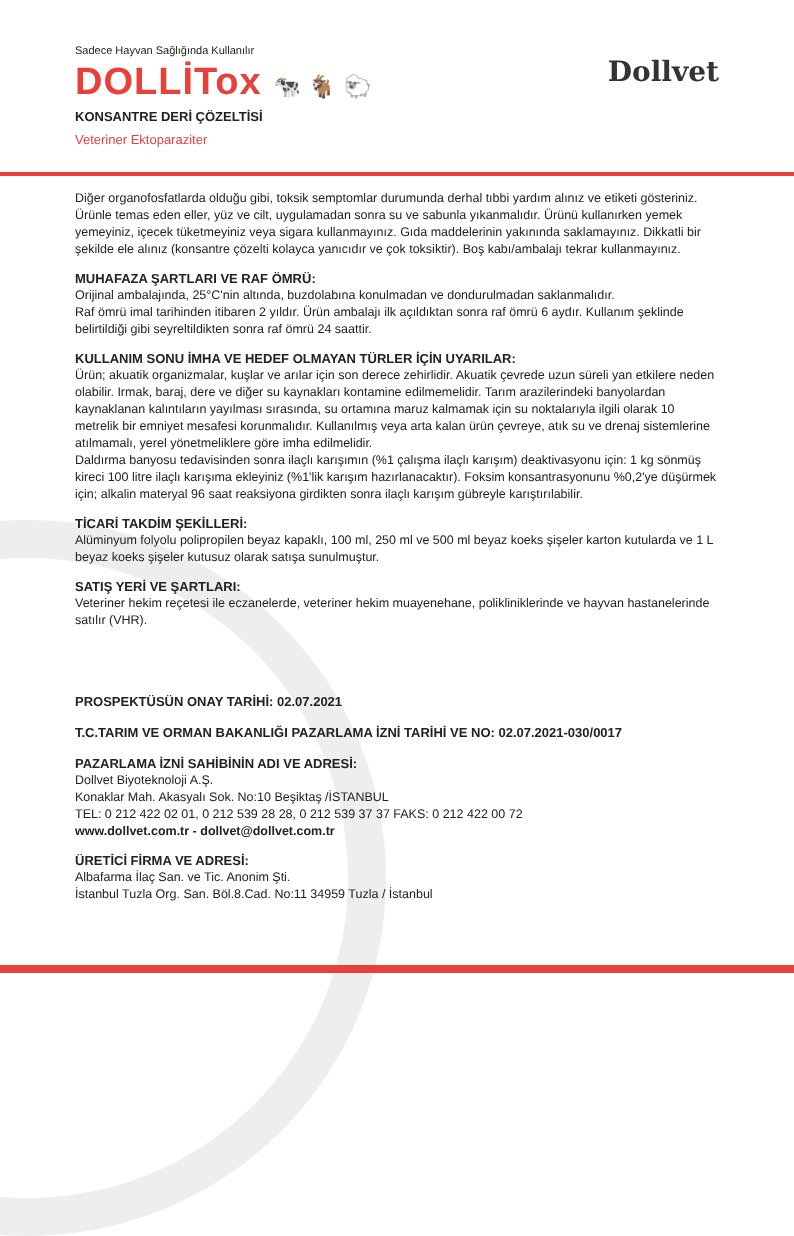Sadece Hayvan Sağlığında Kullanılır
DOLLİTox 🐄 🐐 🐑
Dollvet
KONSANTRE DERİ ÇÖZELTİSİ
Veteriner Ektoparaziter
Diğer organofosfatlarda olduğu gibi, toksik semptomlar durumunda derhal tıbbi yardım alınız ve etiketi gösteriniz. Ürünle temas eden eller, yüz ve cilt, uygulamadan sonra su ve sabunla yıkanmalıdır. Ürünü kullanırken yemek yemeyiniz, içecek tüketmeyiniz veya sigara kullanmayınız. Gıda maddelerinin yakınında saklamayınız. Dikkatli bir şekilde ele alınız (konsantre çözelti kolayca yanıcıdır ve çok toksiktir). Boş kabı/ambalajı tekrar kullanmayınız.
MUHAFAZA ŞARTLARI VE RAF ÖMRÜ:
Orijinal ambalajında, 25°C'nin altında, buzdolabına konulmadan ve dondurulmadan saklanmalıdır.
Raf ömrü imal tarihinden itibaren 2 yıldır. Ürün ambalajı ilk açıldıktan sonra raf ömrü 6 aydır. Kullanım şeklinde belirtildiği gibi seyreltildikten sonra raf ömrü 24 saattir.
KULLANIM SONU İMHA VE HEDEF OLMAYAN TÜRLER İÇİN UYARILAR:
Ürün; akuatik organizmalar, kuşlar ve arılar için son derece zehirlidir. Akuatik çevrede uzun süreli yan etkilere neden olabilir. Irmak, baraj, dere ve diğer su kaynakları kontamine edilmemelidir. Tarım arazilerindeki banyolardan kaynaklanan kalıntıların yayılması sırasında, su ortamına maruz kalmamak için su noktalarıyla ilgili olarak 10 metrelik bir emniyet mesafesi korunmalıdır. Kullanılmış veya arta kalan ürün çevreye, atık su ve drenaj sistemlerine atılmamalı, yerel yönetmeliklere göre imha edilmelidir.
Daldırma banyosu tedavisinden sonra ilaçlı karışımın (%1 çalışma ilaçlı karışım) deaktivasyonu için: 1 kg sönmüş kireci 100 litre ilaçlı karışıma ekleyiniz (%1'lik karışım hazırlanacaktır). Foksim konsantrasyonunu %0,2'ye düşürmek için; alkalin materyal 96 saat reaksiyona girdikten sonra ilaçlı karışım gübreyle karıştırılabilir.
TİCARİ TAKDİM ŞEKİLLERİ:
Alüminyum folyolu polipropilen beyaz kapaklı, 100 ml, 250 ml ve 500 ml beyaz koeks şişeler karton kutularda ve 1 L beyaz koeks şişeler kutusuz olarak satışa sunulmuştur.
SATIŞ YERİ VE ŞARTLARI:
Veteriner hekim reçetesi ile eczanelerde, veteriner hekim muayenehane, polikliniklerinde ve hayvan hastanelerinde satılır (VHR).
PROSPEKTÜSÜN ONAY TARİHİ: 02.07.2021
T.C.TARIM VE ORMAN BAKANLIĞI PAZARLAMA İZNİ TARİHİ VE NO: 02.07.2021-030/0017
PAZARLAMA İZNİ SAHİBİNİN ADI VE ADRESİ:
Dollvet Biyoteknoloji A.Ş.
Konaklar Mah. Akasyalı Sok. No:10 Beşiktaş /İSTANBUL
TEL: 0 212 422 02 01, 0 212 539 28 28, 0 212 539 37 37 FAKS: 0 212 422 00 72
www.dollvet.com.tr - dollvet@dollvet.com.tr
ÜRETİCİ FİRMA VE ADRESİ:
Albafarma İlaç San. ve Tic. Anonim Şti.
İstanbul Tuzla Org. San. Böl.8.Cad. No:11 34959 Tuzla / İstanbul